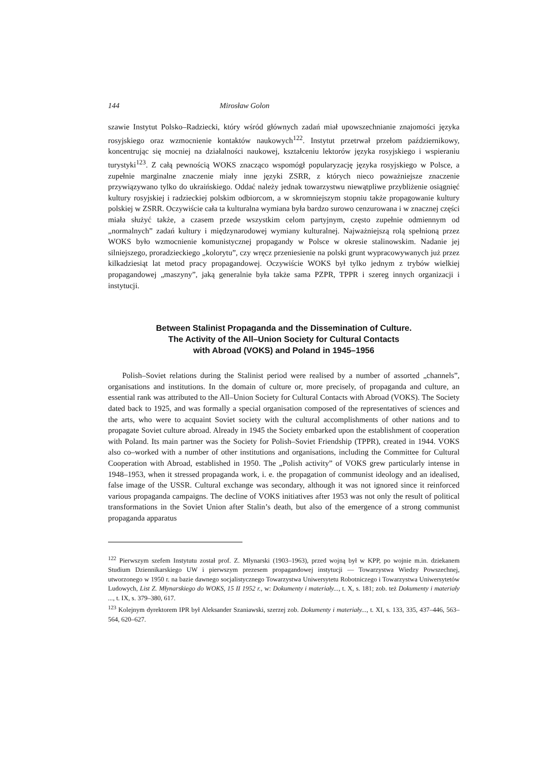144 Mirosław Golon
szawie Instytut Polsko–Radziecki, który wśród głównych zadań miał upowszechnianie znajomości języka rosyjskiego oraz wzmocnienie kontaktów naukowych<sup>122</sup>. Instytut przetrwał przełom październikowy, koncentrując się mocniej na działalności naukowej, kształceniu lektorów języka rosyjskiego i wspieraniu turystyki<sup>123</sup>. Z całą pewnością WOKS znacząco wspomógł popularyzację języka rosyjskiego w Polsce, a zupełnie marginalne znaczenie miały inne języki ZSRR, z których nieco poważniejsze znaczenie przywiązywano tylko do ukraińskiego. Oddać należy jednak towarzystwu niewątpliwe przybliżenie osiągnięć kultury rosyjskiej i radzieckiej polskim odbiorcom, a w skromniejszym stopniu także propagowanie kultury polskiej w ZSRR. Oczywiście cała ta kulturalna wymiana była bardzo surowo cenzurowana i w znacznej części miała służyć także, a czasem przede wszystkim celom partyjnym, często zupełnie odmiennym od „normalnych” zadań kultury i międzynarodowej wymiany kulturalnej. Najważniejszą rolą spełnioną przez WOKS było wzmocnienie komunistycznej propagandy w Polsce w okresie stalinowskim. Nadanie jej silniejszego, proradzieckiego „kolorytu”, czy wręcz przeniesienie na polski grunt wypracowywanych już przez kilkadziesiąt lat metod pracy propagandowej. Oczywiście WOKS był tylko jednym z trybów wielkiej propagandowej „maszyny”, jaką generalnie była także sama PZPR, TPPR i szereg innych organizacji i instytucji.
Between Stalinist Propaganda and the Dissemination of Culture.
The Activity of the All–Union Society for Cultural Contacts
with Abroad (VOKS) and Poland in 1945–1956
Polish–Soviet relations during the Stalinist period were realised by a number of assorted „channels”, organisations and institutions. In the domain of culture or, more precisely, of propaganda and culture, an essential rank was attributed to the All–Union Society for Cultural Contacts with Abroad (VOKS). The Society dated back to 1925, and was formally a special organisation composed of the representatives of sciences and the arts, who were to acquaint Soviet society with the cultural accomplishments of other nations and to propagate Soviet culture abroad. Already in 1945 the Society embarked upon the establishment of cooperation with Poland. Its main partner was the Society for Polish–Soviet Friendship (TPPR), created in 1944. VOKS also co–worked with a number of other institutions and organisations, including the Committee for Cultural Cooperation with Abroad, established in 1950. The „Polish activity” of VOKS grew particularly intense in 1948–1953, when it stressed propaganda work, i. e. the propagation of communist ideology and an idealised, false image of the USSR. Cultural exchange was secondary, although it was not ignored since it reinforced various propaganda campaigns. The decline of VOKS initiatives after 1953 was not only the result of political transformations in the Soviet Union after Stalin’s death, but also of the emergence of a strong communist propaganda apparatus
<sup>122</sup> Pierwszym szefem Instytutu został prof. Z. Młynarski (1903–1963), przed wojną był w KPP, po wojnie m.in. dziekanem Studium Dziennikarskiego UW i pierwszym prezesem propagandowej instytucji — Towarzystwa Wiedzy Powszechnej, utworzonego w 1950 r. na bazie dawnego socjalistycznego Towarzystwa Uniwersytetu Robotniczego i Towarzystwa Uniwersytetów Ludowych, List Z. Młynarskiego do WOKS, 15 II 1952 r., w: Dokumenty i materiały..., t. X, s. 181; zob. też Dokumenty i materiały ..., t. IX, s. 379–380, 617.
<sup>123</sup> Kolejnym dyrektorem IPR był Aleksander Szaniawski, szerzej zob. Dokumenty i materiały..., t. XI, s. 133, 335, 437–446, 563–564, 620–627.